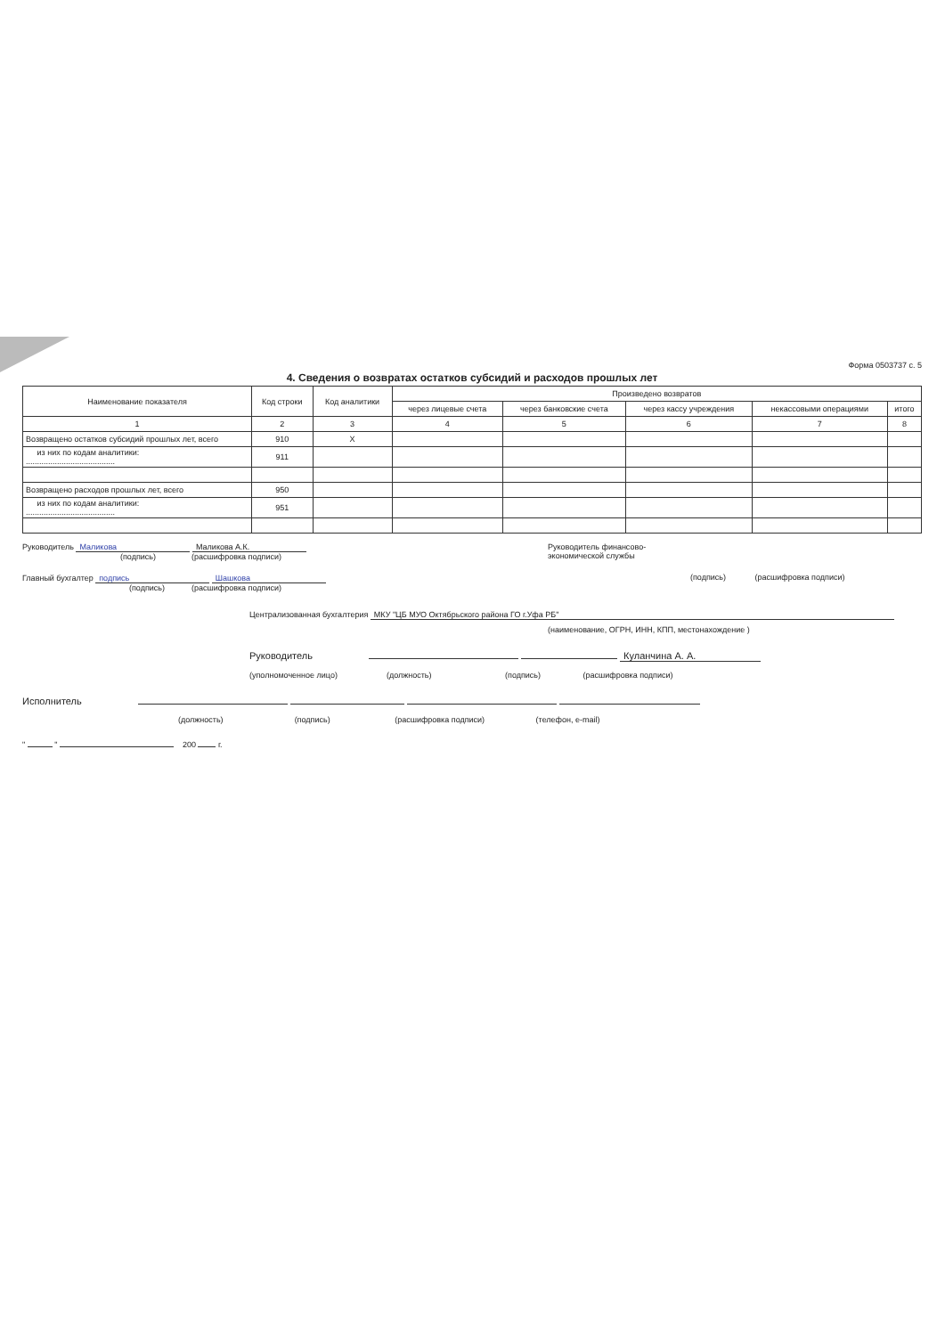Форма 0503737 с. 5
4. Сведения о возвратах остатков субсидий и расходов прошлых лет
| Наименование показателя | Код строки | Код аналитики | Произведено возвратов | | | | |
| --- | --- | --- | --- | --- | --- | --- | --- |
| | | | через лицевые счета | через банковские счета | через кассу учреждения | некассовыми операциями | итого |
| 1 | 2 | 3 | 4 | 5 | 6 | 7 | 8 |
| Возвращено остатков субсидий прошлых лет, всего | 910 | X | | | | | |
| из них по кодам аналитики: ........................................ | 911 | | | | | | |
| Возвращено расходов прошлых лет, всего | 950 | | | | | | |
| из них по кодам аналитики: ........................................ | 951 | | | | | | |
Руководитель Маликова Маликова А.К.
(подпись) (расшифровка подписи)
Главный бухгалтер подпись Шашкова
(подпись) (расшифровка подписи)
Руководитель финансово-
экономической службы
(подпись) (расшифровка подписи)
Централизованная бухгалтерия МКУ "ЦБ МУО Октябрьского района ГО г.Уфа РБ"
(наименование, ОГРН, ИНН, КПП, местонахождение )
Руководитель Куланчина А. А.
(уполномоченное лицо) (должность) (подпись) (расшифровка подписи)
Исполнитель
(должность) (подпись) (расшифровка подписи) (телефон, e-mail)
" " 200 г.